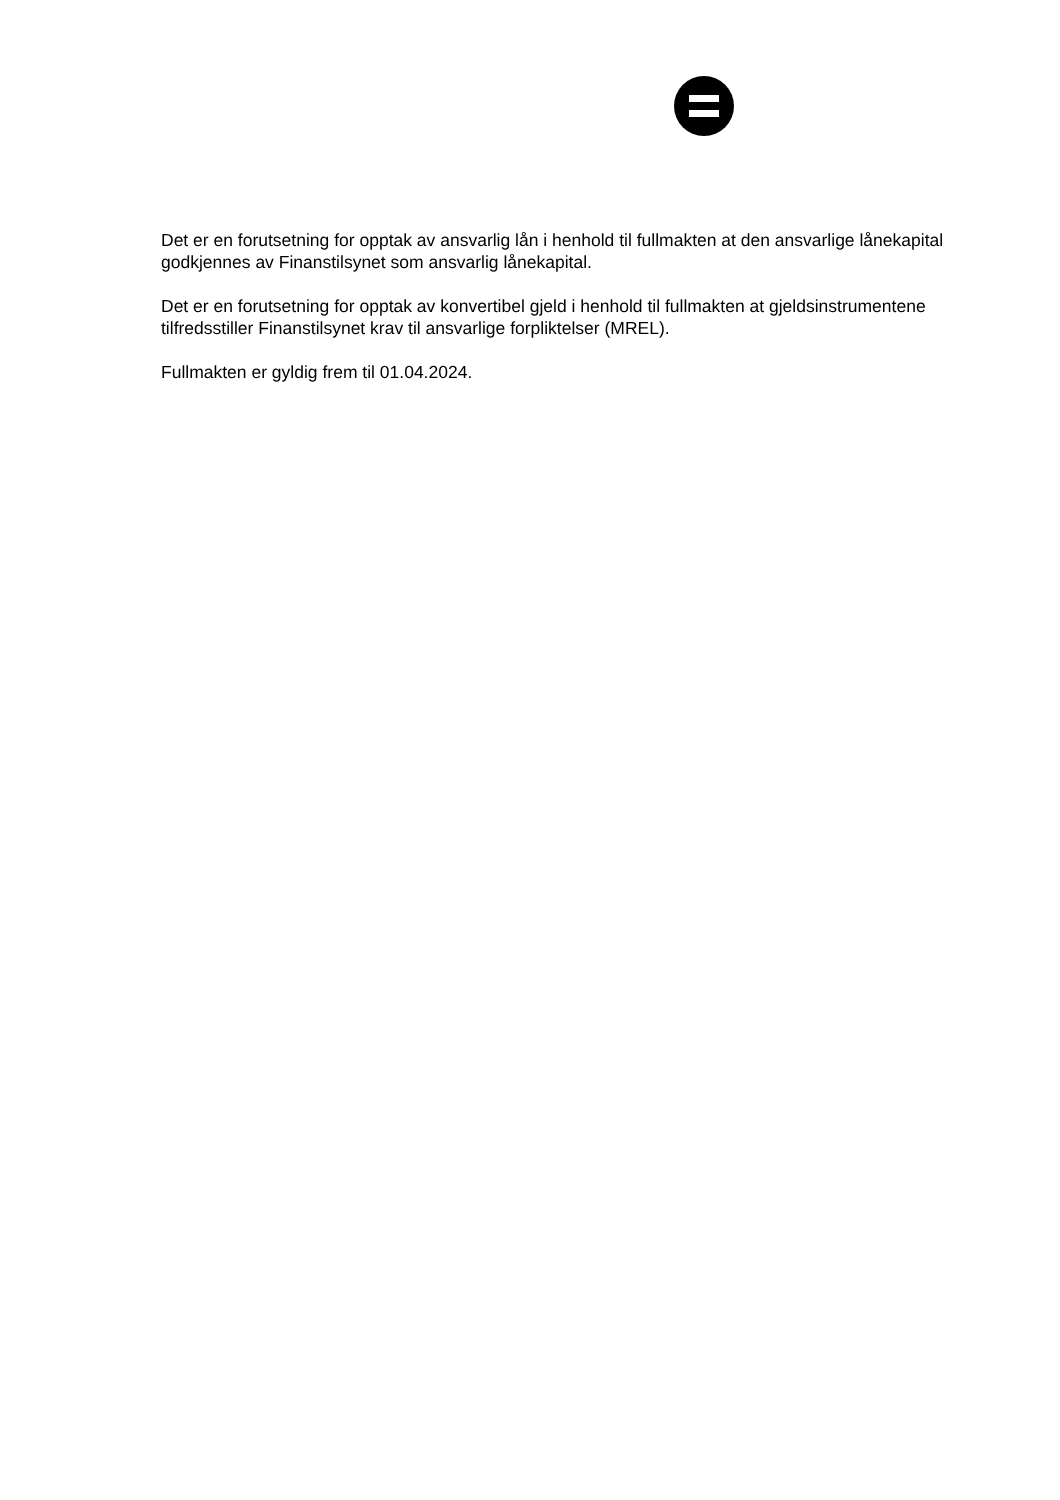Det er en forutsetning for opptak av ansvarlig lån i henhold til fullmakten at den ansvarlige lånekapital godkjennes av Finanstilsynet som ansvarlig lånekapital.
Det er en forutsetning for opptak av konvertibel gjeld i henhold til fullmakten at gjeldsinstrumentene tilfredsstiller Finanstilsynet krav til ansvarlige forpliktelser (MREL).
Fullmakten er gyldig frem til 01.04.2024.